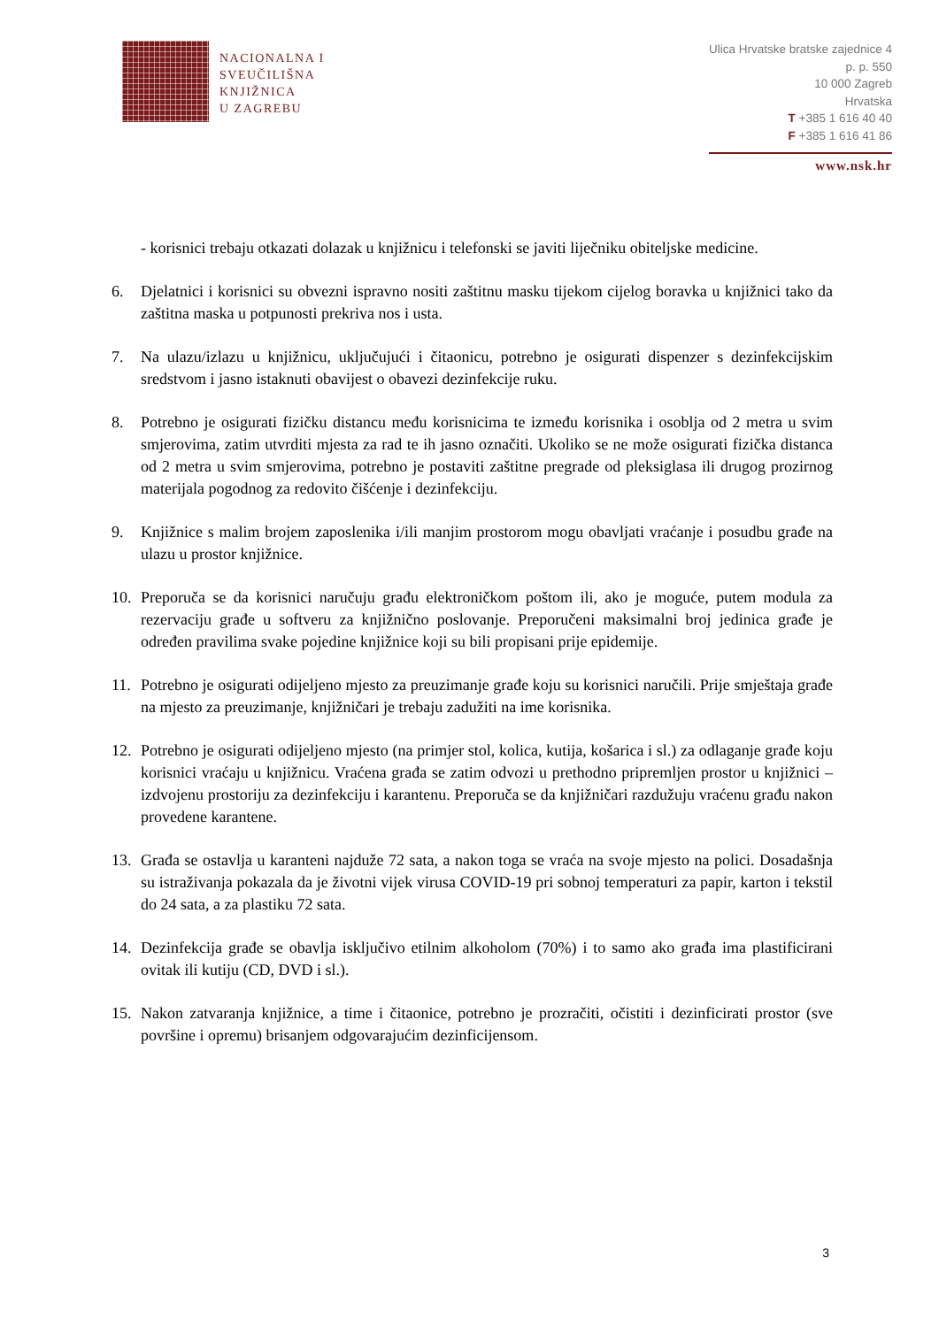NACIONALNA I
SVEUČILIŠNA
KNJIŽNICA
U ZAGREBU
Ulica Hrvatske bratske zajednice 4
p. p. 550
10 000 Zagreb
Hrvatska
T +385 1 616 40 40
F +385 1 616 41 86
www.nsk.hr
- korisnici trebaju otkazati dolazak u knjižnicu i telefonski se javiti liječniku obiteljske medicine.
6. Djelatnici i korisnici su obvezni ispravno nositi zaštitnu masku tijekom cijelog boravka u knjižnici tako da zaštitna maska u potpunosti prekriva nos i usta.
7. Na ulazu/izlazu u knjižnicu, uključujući i čitaonicu, potrebno je osigurati dispenzer s dezinfekcijskim sredstvom i jasno istaknuti obavijest o obavezi dezinfekcije ruku.
8. Potrebno je osigurati fizičku distancu među korisnicima te između korisnika i osoblja od 2 metra u svim smjerovima, zatim utvrditi mjesta za rad te ih jasno označiti. Ukoliko se ne može osigurati fizička distanca od 2 metra u svim smjerovima, potrebno je postaviti zaštitne pregrade od pleksiglasa ili drugog prozirnog materijala pogodnog za redovito čišćenje i dezinfekciju.
9. Knjižnice s malim brojem zaposlenika i/ili manjim prostorom mogu obavljati vraćanje i posudbu građe na ulazu u prostor knjižnice.
10. Preporuča se da korisnici naručuju građu elektroničkom poštom ili, ako je moguće, putem modula za rezervaciju građe u softveru za knjižnično poslovanje. Preporučeni maksimalni broj jedinica građe je određen pravilima svake pojedine knjižnice koji su bili propisani prije epidemije.
11. Potrebno je osigurati odijeljeno mjesto za preuzimanje građe koju su korisnici naručili. Prije smještaja građe na mjesto za preuzimanje, knjižničari je trebaju zadužiti na ime korisnika.
12. Potrebno je osigurati odijeljeno mjesto (na primjer stol, kolica, kutija, košarica i sl.) za odlaganje građe koju korisnici vraćaju u knjižnicu. Vraćena građa se zatim odvozi u prethodno pripremljen prostor u knjižnici – izdvojenu prostoriju za dezinfekciju i karantenu. Preporuča se da knjižničari razdužuju vraćenu građu nakon provedene karantene.
13. Građa se ostavlja u karanteni najduže 72 sata, a nakon toga se vraća na svoje mjesto na polici. Dosadašnja su istraživanja pokazala da je životni vijek virusa COVID-19 pri sobnoj temperaturi za papir, karton i tekstil do 24 sata, a za plastiku 72 sata.
14. Dezinfekcija građe se obavlja isključivo etilnim alkoholom (70%) i to samo ako građa ima plastificirani ovitak ili kutiju (CD, DVD i sl.).
15. Nakon zatvaranja knjižnice, a time i čitaonice, potrebno je prozračiti, očistiti i dezinficirati prostor (sve površine i opremu) brisanjem odgovarajućim dezinficijensom.
3